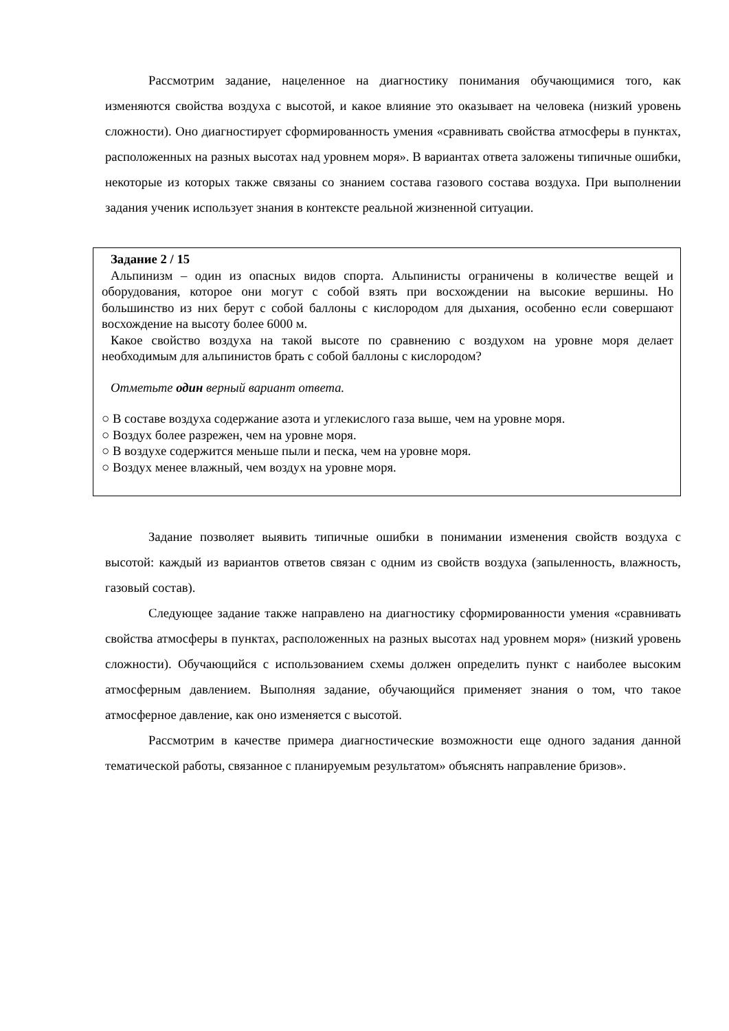Рассмотрим задание, нацеленное на диагностику понимания обучающимися того, как изменяются свойства воздуха с высотой, и какое влияние это оказывает на человека (низкий уровень сложности). Оно диагностирует сформированность умения «сравнивать свойства атмосферы в пунктах, расположенных на разных высотах над уровнем моря». В вариантах ответа заложены типичные ошибки, некоторые из которых также связаны со знанием состава газового состава воздуха. При выполнении задания ученик использует знания в контексте реальной жизненной ситуации.
Задание 2 / 15
Альпинизм – один из опасных видов спорта. Альпинисты ограничены в количестве вещей и оборудования, которое они могут с собой взять при восхождении на высокие вершины. Но большинство из них берут с собой баллоны с кислородом для дыхания, особенно если совершают восхождение на высоту более 6000 м.
Какое свойство воздуха на такой высоте по сравнению с воздухом на уровне моря делает необходимым для альпинистов брать с собой баллоны с кислородом?
Отметьте один верный вариант ответа.
○ В составе воздуха содержание азота и углекислого газа выше, чем на уровне моря.
○ Воздух более разрежен, чем на уровне моря.
○ В воздухе содержится меньше пыли и песка, чем на уровне моря.
○ Воздух менее влажный, чем воздух на уровне моря.
Задание позволяет выявить типичные ошибки в понимании изменения свойств воздуха с высотой: каждый из вариантов ответов связан с одним из свойств воздуха (запыленность, влажность, газовый состав).
Следующее задание также направлено на диагностику сформированности умения «сравнивать свойства атмосферы в пунктах, расположенных на разных высотах над уровнем моря» (низкий уровень сложности). Обучающийся с использованием схемы должен определить пункт с наиболее высоким атмосферным давлением. Выполняя задание, обучающийся применяет знания о том, что такое атмосферное давление, как оно изменяется с высотой.
Рассмотрим в качестве примера диагностические возможности еще одного задания данной тематической работы, связанное с планируемым результатом» объяснять направление бризов».